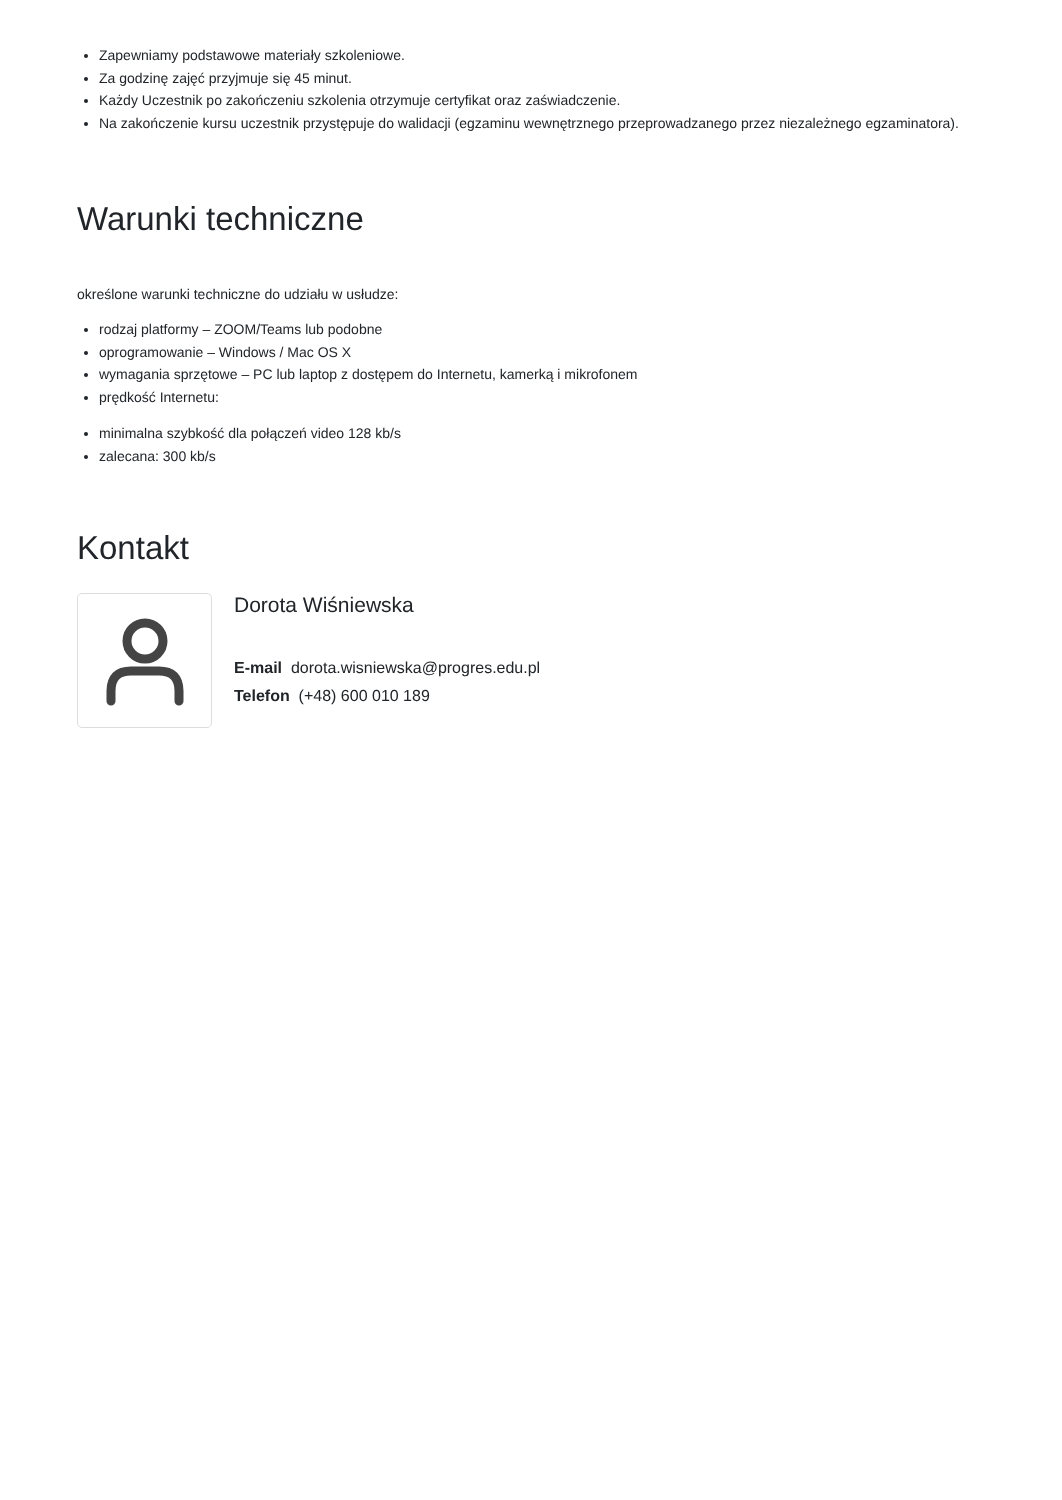Zapewniamy podstawowe materiały szkoleniowe.
Za godzinę zajęć przyjmuje się 45 minut.
Każdy Uczestnik po zakończeniu szkolenia otrzymuje certyfikat oraz zaświadczenie.
Na zakończenie kursu uczestnik przystępuje do walidacji (egzaminu wewnętrznego przeprowadzanego przez niezależnego egzaminatora).
Warunki techniczne
określone warunki techniczne do udziału w usłudze:
rodzaj platformy – ZOOM/Teams lub podobne
oprogramowanie – Windows / Mac OS X
wymagania sprzętowe – PC lub laptop z dostępem do Internetu, kamerką i mikrofonem
prędkość Internetu:
minimalna szybkość dla połączeń video 128 kb/s
zalecana: 300 kb/s
Kontakt
Dorota Wiśniewska
E-mail dorota.wisniewska@progres.edu.pl
Telefon (+48) 600 010 189